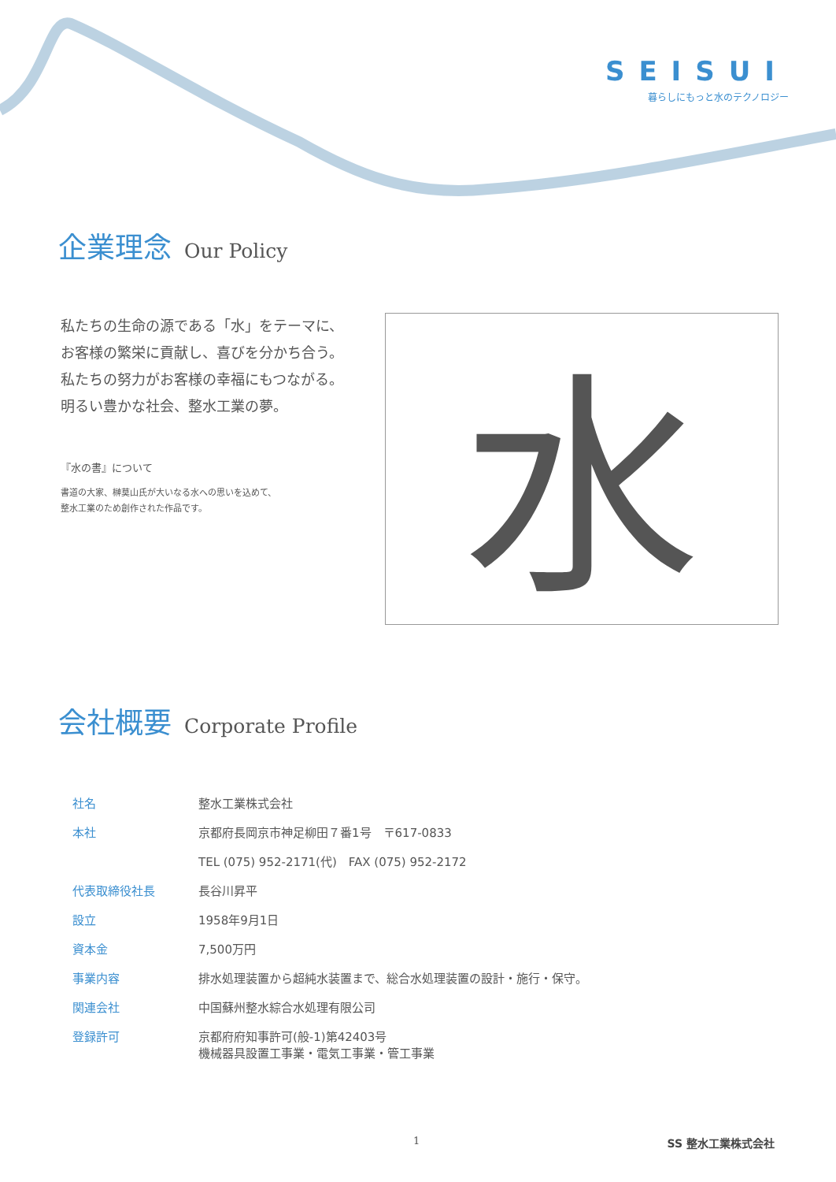SEISUI
暮らしにもっと水のテクノロジー
企業理念 Our Policy
私たちの生命の源である「水」をテーマに、
お客様の繁栄に貢献し、喜びを分かち合う。
私たちの努力がお客様の幸福にもつながる。
明るい豊かな社会、整水工業の夢。
『水の書』について
書道の大家、榊莫山氏が大いなる水への思いを込めて、
整水工業のため創作された作品です。
水
会社概要 Corporate Profile
| 社名 | 整水工業株式会社 |
| 本社 | 京都府長岡京市神足柳田７番1号 〒617-0833 |
| | TEL (075) 952-2171(代) FAX (075) 952-2172 |
| 代表取締役社長 | 長谷川昇平 |
| 設立 | 1958年9月1日 |
| 資本金 | 7,500万円 |
| 事業内容 | 排水処理装置から超純水装置まで、総合水処理装置の設計・施行・保守。 |
| 関連会社 | 中国蘇州整水綜合水処理有限公司 |
| 登録許可 | 京都府府知事許可(般-1)第42403号 機械器具設置工事業・電気工事業・管工事業 |
1 SS 整水工業株式会社